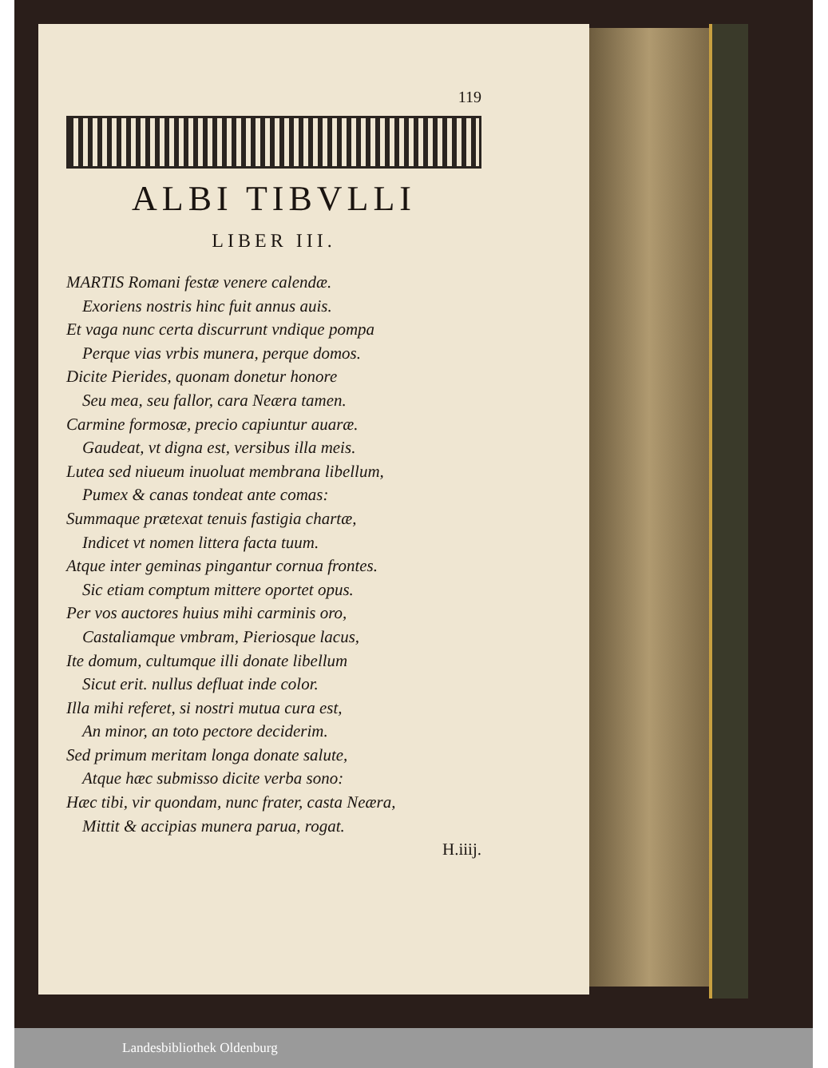119
ALBI TIBVLLI
LIBER III.
MARTIS Romani festæ venere calendæ.
Exoriens nostris hinc fuit annus auis.
Et vaga nunc certa discurrunt vndique pompa
Perque vias vrbis munera, perque domos.
Dicite Pierides, quonam donetur honore
Seu mea, seu fallor, cara Neæra tamen.
Carmine formosæ, precio capiuntur auaræ.
Gaudeat, vt digna est, versibus illa meis.
Lutea sed niueum inuoluat membrana libellum,
Pumex & canas tondeat ante comas:
Summaque prætexat tenuis fastigia chartæ,
Indicet vt nomen littera facta tuum.
Atque inter geminas pingantur cornua frontes.
Sic etiam comptum mittere oportet opus.
Per vos auctores huius mihi carminis oro,
Castaliamque vmbram, Pieriosque lacus,
Ite domum, cultumque illi donate libellum
Sicut erit. nullus defluat inde color.
Illa mihi referet, si nostri mutua cura est,
An minor, an toto pectore deciderim.
Sed primum meritam longa donate salute,
Atque hæc submisso dicite verba sono:
Hæc tibi, vir quondam, nunc frater, casta Neæra,
Mittit & accipias munera parua, rogat.
H.iiij.
Landesbibliothek Oldenburg